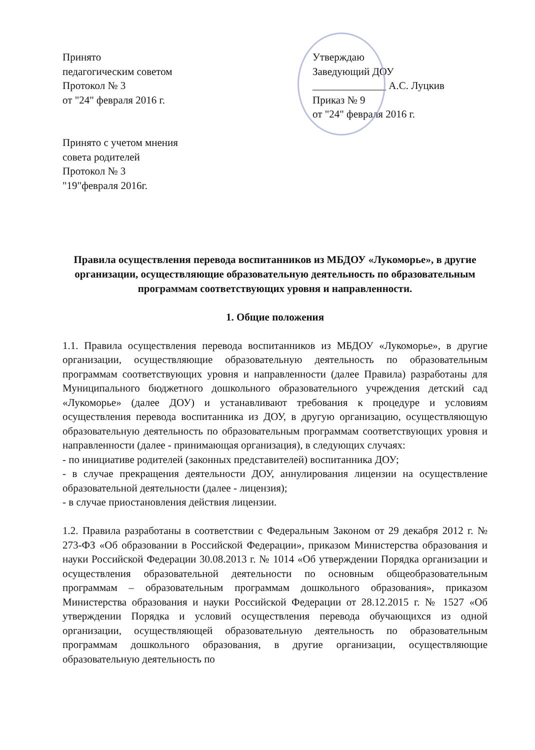Принято
педагогическим советом
Протокол № 3
от "24" февраля 2016 г.
Принято с учетом мнения
совета родителей
Протокол № 3
"19"февраля 2016г.
Утверждаю
Заведующий ДОУ
______________ А.С. Луцкив
Приказ № 9
от "24" февраля 2016 г.
Правила осуществления перевода воспитанников из МБДОУ «Лукоморье», в другие организации, осуществляющие образовательную деятельность по образовательным программам соответствующих уровня и направленности.
1. Общие положения
1.1. Правила осуществления перевода воспитанников из МБДОУ «Лукоморье», в другие организации, осуществляющие образовательную деятельность по образовательным программам соответствующих уровня и направленности (далее Правила) разработаны для Муниципального бюджетного дошкольного образовательного учреждения детский сад «Лукоморье» (далее ДОУ) и устанавливают требования к процедуре и условиям осуществления перевода воспитанника из ДОУ, в другую организацию, осуществляющую образовательную деятельность по образовательным программам соответствующих уровня и направленности (далее - принимающая организация), в следующих случаях:
- по инициативе родителей (законных представителей) воспитанника ДОУ;
- в случае прекращения деятельности ДОУ, аннулирования лицензии на осуществление образовательной деятельности (далее - лицензия);
- в случае приостановления действия лицензии.
1.2. Правила разработаны в соответствии с Федеральным Законом от 29 декабря 2012 г. № 273-ФЗ «Об образовании в Российской Федерации», приказом Министерства образования и науки Российской Федерации 30.08.2013 г. № 1014 «Об утверждении Порядка организации и осуществления образовательной деятельности по основным общеобразовательным программам – образовательным программам дошкольного образования», приказом Министерства образования и науки Российской Федерации от 28.12.2015 г. № 1527 «Об утверждении Порядка и условий осуществления перевода обучающихся из одной организации, осуществляющей образовательную деятельность по образовательным программам дошкольного образования, в другие организации, осуществляющие образовательную деятельность по